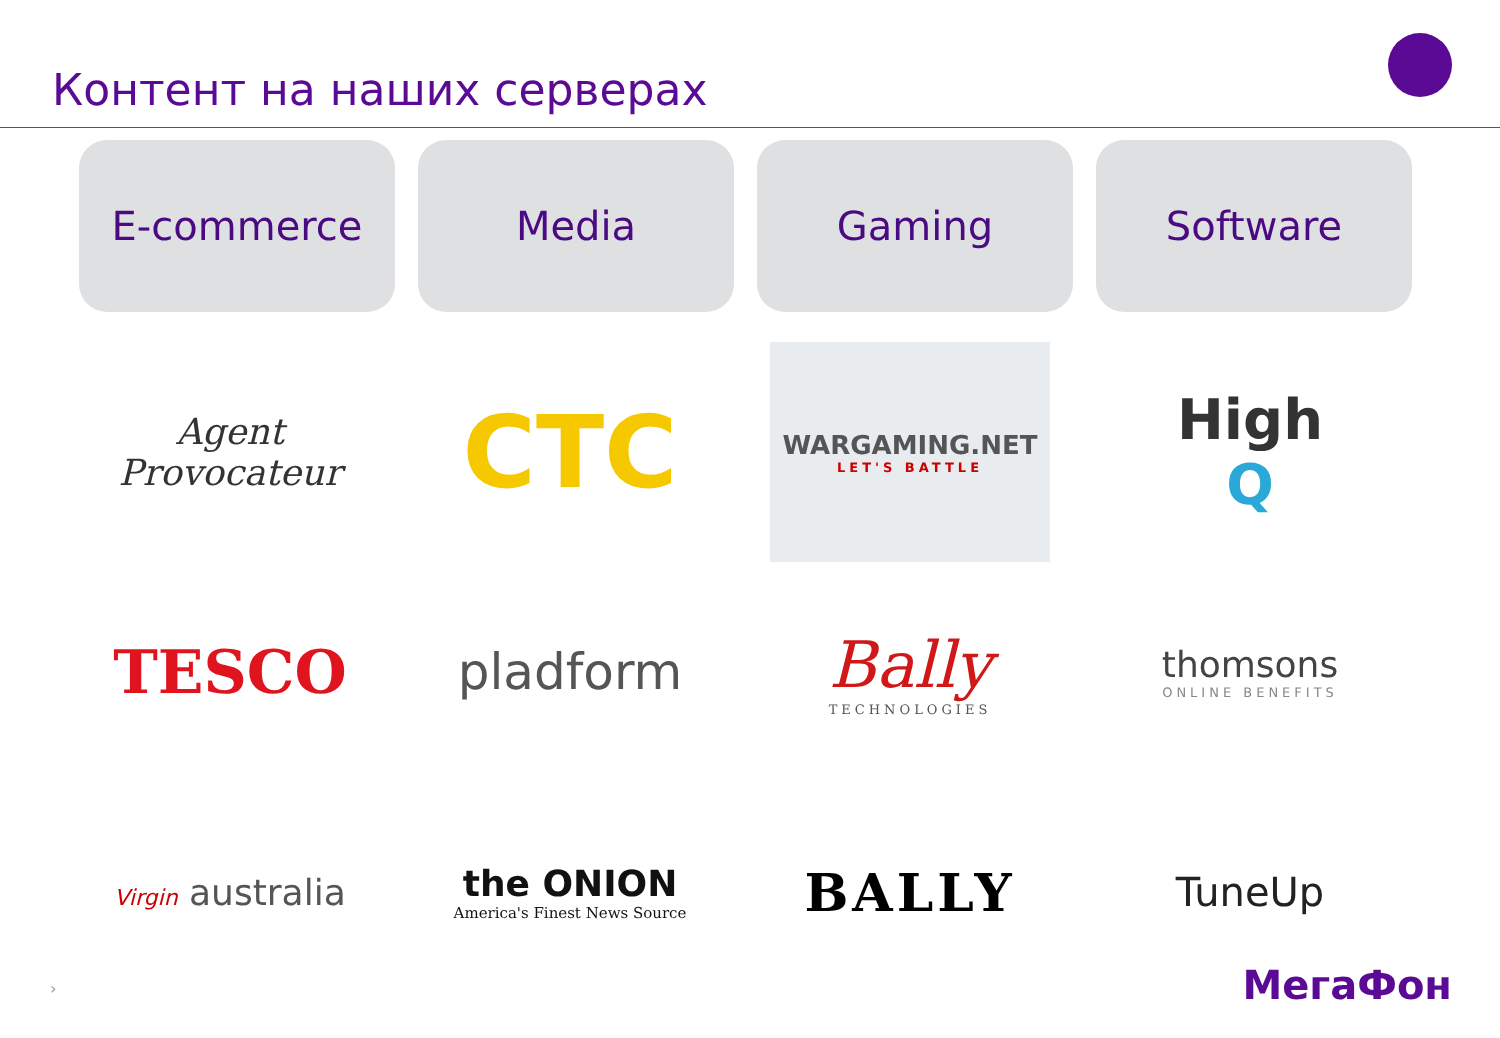Контент на наших серверах
E-commerce Media Gaming Software
Agent Provocateur
СТС
WARGAMING.NET
LET'S BATTLE
High
Q
TESCO
pladform
Bally
TECHNOLOGIES
thomsons
ONLINE BENEFITS
Virgin australia
the ONION
America's Finest News Source
BALLY
TuneUp
› МегаФон